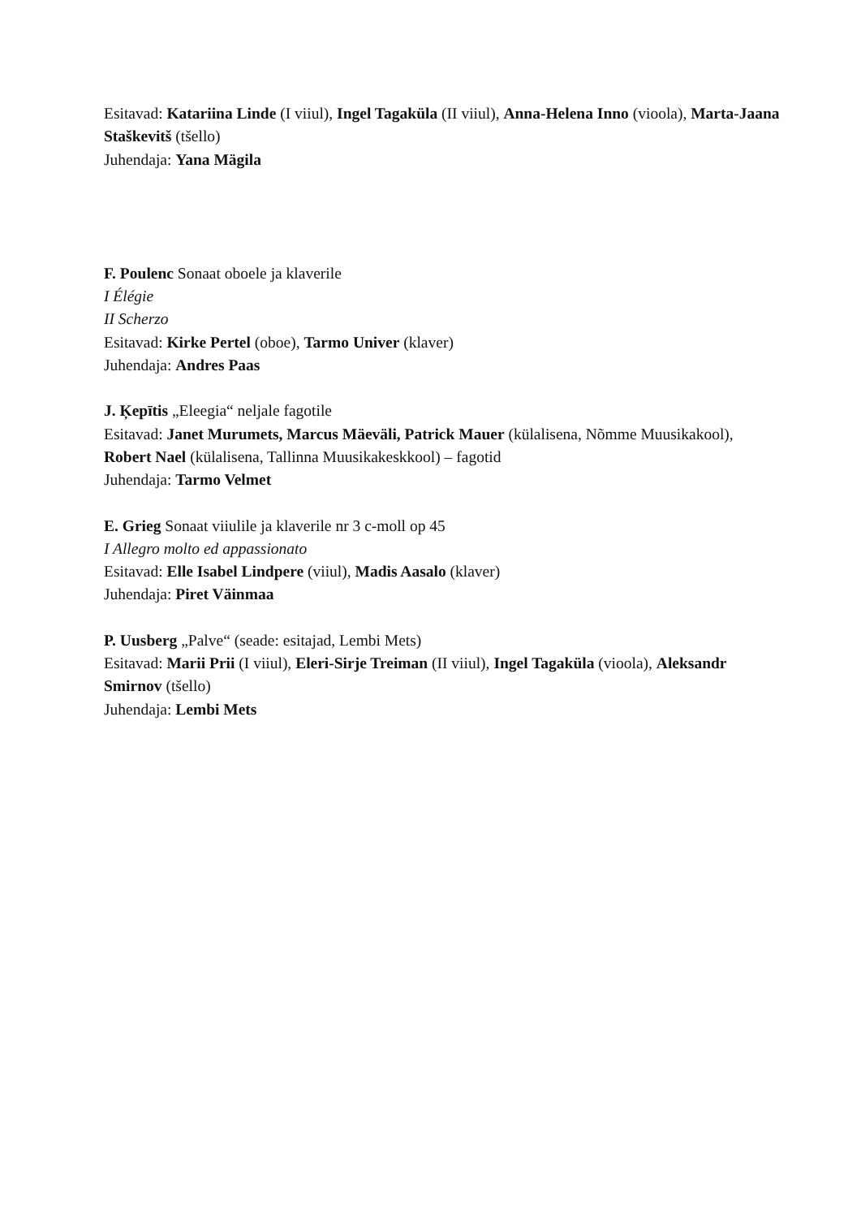Esitavad: Katariina Linde (I viiul), Ingel Tagaküla (II viiul), Anna-Helena Inno (vioola), Marta-Jaana Staškevitš (tšello)
Juhendaja: Yana Mägila
F. Poulenc Sonaat oboele ja klaverile
I Élégie
II Scherzo
Esitavad: Kirke Pertel (oboe), Tarmo Univer (klaver)
Juhendaja: Andres Paas
J. Ķepītis „Eleegia“ neljale fagotile
Esitavad: Janet Murumets, Marcus Mäeväli, Patrick Mauer (külalisena, Nõmme Muusikakool), Robert Nael (külalisena, Tallinna Muusikakeskkool) – fagotid
Juhendaja: Tarmo Velmet
E. Grieg Sonaat viiulile ja klaverile nr 3 c-moll op 45
I Allegro molto ed appassionato
Esitavad: Elle Isabel Lindpere (viiul), Madis Aasalo (klaver)
Juhendaja: Piret Väinmaa
P. Uusberg „Palve“ (seade: esitajad, Lembi Mets)
Esitavad: Marii Prii (I viiul), Eleri-Sirje Treiman (II viiul), Ingel Tagaküla (vioola), Aleksandr Smirnov (tšello)
Juhendaja: Lembi Mets